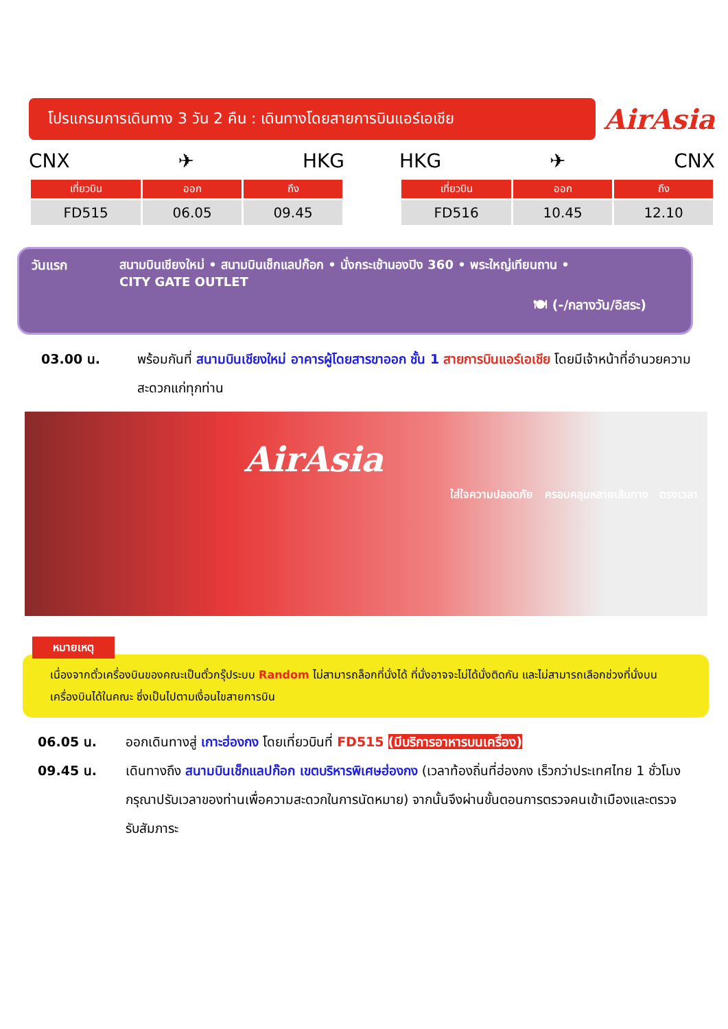โปรแกรมการเดินทาง 3 วัน 2 คืน : เดินทางโดยสายการบินแอร์เอเชีย
AirAsia
CNX ✈ HKG
| เที่ยวบิน | ออก | ถึง |
| --- | --- | --- |
| FD515 | 06.05 | 09.45 |
HKG ✈ CNX
| เที่ยวบิน | ออก | ถึง |
| --- | --- | --- |
| FD516 | 10.45 | 12.10 |
วันแรก
สนามบินเชียงใหม่ • สนามบินเช็กแลปก๊อก • นั่งกระเช้านองปิง 360 • พระใหญ่เทียนถาน •
CITY GATE OUTLET
🍽 (-/กลางวัน/อิสระ)
03.00 น. พร้อมกันที่ สนามบินเชียงใหม่ อาคารผู้โดยสารขาออก ชั้น 1 สายการบินแอร์เอเชีย โดยมีเจ้าหน้าที่อำนวยความสะดวกแก่ทุกท่าน
AirAsia
ใส่ใจความปลอดภัย ครอบคลุมหลายเส้นทาง ตรงเวลา
หมายเหตุ
เนื่องจากตั๋วเครื่องบินของคณะเป็นตั๋วกรุ๊ประบบ Random ไม่สามารถล็อกที่นั่งได้ ที่นั่งอาจจะไม่ได้นั่งติดกัน และไม่สามารถเลือกช่วงที่นั่งบนเครื่องบินได้ในคณะ ซึ่งเป็นไปตามเงื่อนไขสายการบิน
06.05 น. ออกเดินทางสู่ เกาะฮ่องกง โดยเที่ยวบินที่ FD515 (มีบริการอาหารบนเครื่อง)
09.45 น. เดินทางถึง สนามบินเช็กแลปก๊อก เขตบริหารพิเศษฮ่องกง (เวลาท้องถิ่นที่ฮ่องกง เร็วกว่าประเทศไทย 1 ชั่วโมง กรุณาปรับเวลาของท่านเพื่อความสะดวกในการนัดหมาย) จากนั้นจึงผ่านขั้นตอนการตรวจคนเข้าเมืองและตรวจรับสัมภาระ